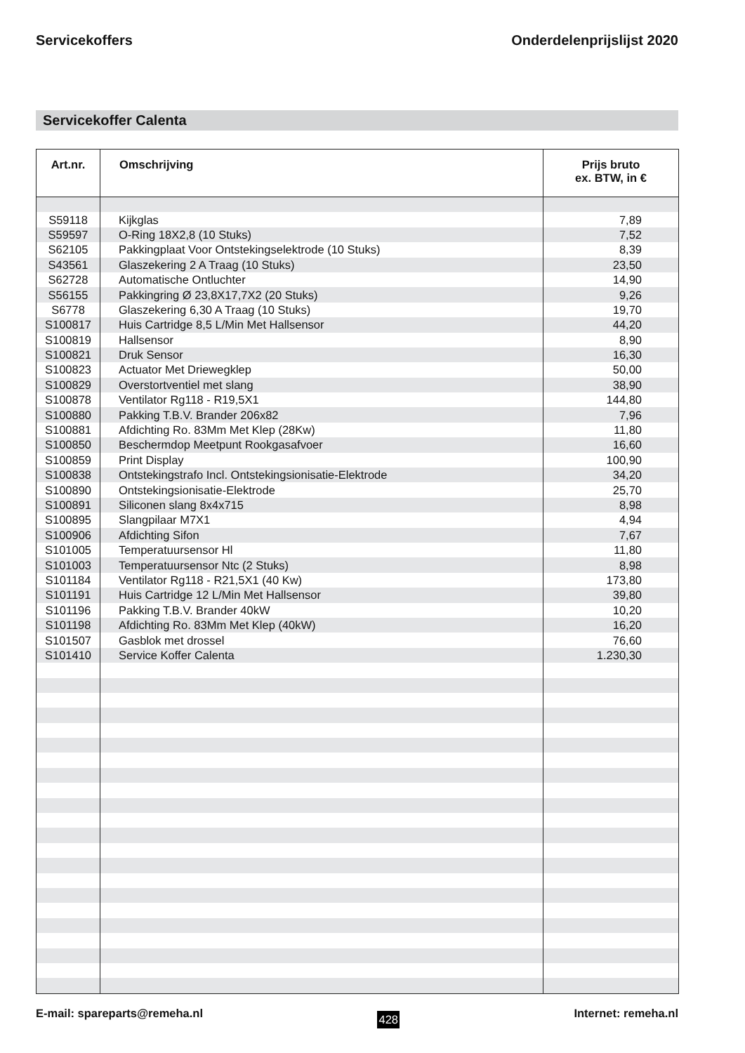Servicekoffers Onderdelenprijslijst 2020
Servicekoffer Calenta
| Art.nr. | Omschrijving | Prijs bruto ex. BTW, in € |
| --- | --- | --- |
| S59118 | Kijkglas | 7,89 |
| S59597 | O-Ring 18X2,8 (10 Stuks) | 7,52 |
| S62105 | Pakkingplaat Voor Ontstekingselektrode (10 Stuks) | 8,39 |
| S43561 | Glaszekering 2 A Traag (10 Stuks) | 23,50 |
| S62728 | Automatische Ontluchter | 14,90 |
| S56155 | Pakkingring Ø 23,8X17,7X2 (20 Stuks) | 9,26 |
| S6778 | Glaszekering 6,30 A Traag (10 Stuks) | 19,70 |
| S100817 | Huis Cartridge 8,5 L/Min Met Hallsensor | 44,20 |
| S100819 | Hallsensor | 8,90 |
| S100821 | Druk Sensor | 16,30 |
| S100823 | Actuator Met Driewegklep | 50,00 |
| S100829 | Overstortventiel met slang | 38,90 |
| S100878 | Ventilator Rg118 - R19,5X1 | 144,80 |
| S100880 | Pakking T.B.V. Brander 206x82 | 7,96 |
| S100881 | Afdichting Ro. 83Mm Met Klep (28Kw) | 11,80 |
| S100850 | Beschermdop Meetpunt Rookgasafvoer | 16,60 |
| S100859 | Print Display | 100,90 |
| S100838 | Ontstekingstrafo Incl. Ontstekingsionisatie-Elektrode | 34,20 |
| S100890 | Ontstekingsionisatie-Elektrode | 25,70 |
| S100891 | Siliconen slang 8x4x715 | 8,98 |
| S100895 | Slangpilaar M7X1 | 4,94 |
| S100906 | Afdichting Sifon | 7,67 |
| S101005 | Temperatuursensor Hl | 11,80 |
| S101003 | Temperatuursensor Ntc (2 Stuks) | 8,98 |
| S101184 | Ventilator Rg118 - R21,5X1 (40 Kw) | 173,80 |
| S101191 | Huis Cartridge 12 L/Min Met Hallsensor | 39,80 |
| S101196 | Pakking T.B.V. Brander 40kW | 10,20 |
| S101198 | Afdichting Ro. 83Mm Met Klep (40kW) | 16,20 |
| S101507 | Gasblok met drossel | 76,60 |
| S101410 | Service Koffer Calenta | 1.230,30 |
E-mail: spareparts@remeha.nl 428 Internet: remeha.nl